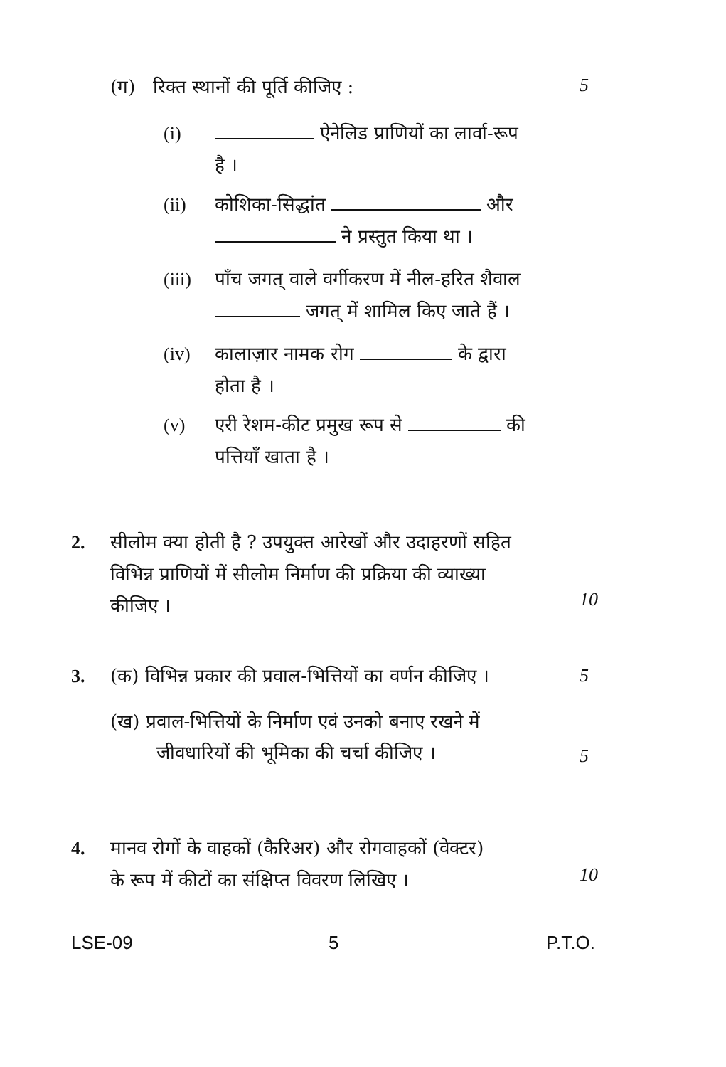(ग) रिक्त स्थानों की पूर्ति कीजिए : 5
(i) ऐनेलिड प्राणियों का लार्वा-रूप
है ।
(ii) कोशिका-सिद्धांत और
ने प्रस्तुत किया था ।
(iii) पाँच जगत् वाले वर्गीकरण में नील-हरित शैवाल
जगत् में शामिल किए जाते हैं ।
(iv) कालाज़ार नामक रोग के द्वारा
होता है ।
(v) एरी रेशम-कीट प्रमुख रूप से की
पत्तियाँ खाता है ।
2. सीलोम क्या होती है ? उपयुक्त आरेखों और उदाहरणों सहित
विभिन्न प्राणियों में सीलोम निर्माण की प्रक्रिया की व्याख्या
कीजिए ।
10
3. (क) विभिन्न प्रकार की प्रवाल-भित्तियों का वर्णन कीजिए ।
5
(ख) प्रवाल-भित्तियों के निर्माण एवं उनको बनाए रखने में
जीवधारियों की भूमिका की चर्चा कीजिए ।
5
4. मानव रोगों के वाहकों (कैरिअर) और रोगवाहकों (वेक्टर)
के रूप में कीटों का संक्षिप्त विवरण लिखिए ।
10
LSE-09 5 P.T.O.